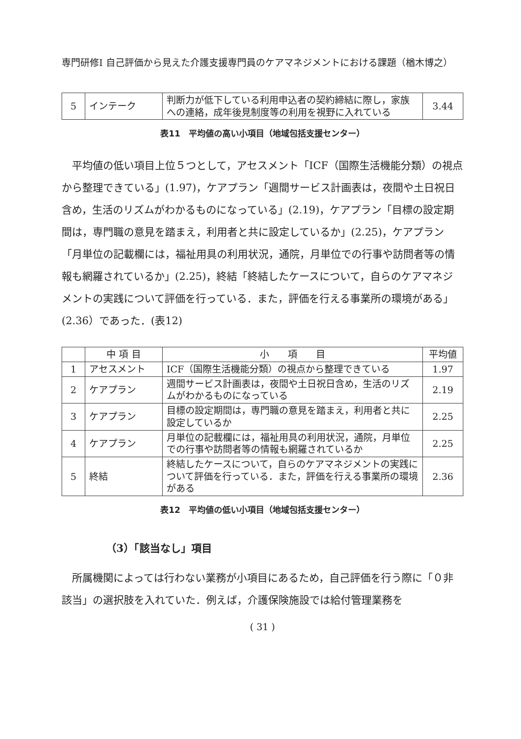専門研修Ⅰ 自己評価から見えた介護支援専門員のケアマネジメントにおける課題（楢木博之）
| 5 | インテーク | 判断力が低下している利用申込者の契約締結に際し，家族への連絡，成年後見制度等の利用を視野に入れている | 3.44 |
表11　平均値の高い小項目（地域包括支援センター）
平均値の低い項目上位５つとして，アセスメント「ICF（国際生活機能分類）の視点から整理できている」(1.97)，ケアプラン「週間サービス計画表は，夜間や土日祝日含め，生活のリズムがわかるものになっている」(2.19)，ケアプラン「目標の設定期間は，専門職の意見を踏まえ，利用者と共に設定しているか」(2.25)，ケアプラン「月単位の記載欄には，福祉用具の利用状況，通院，月単位での行事や訪問者等の情報も網羅されているか」(2.25)，終結「終結したケースについて，自らのケアマネジメントの実践について評価を行っている．また，評価を行える事業所の環境がある」(2.36）であった．(表12)
| | 中 項 目 | 小 項 目 | 平均値 |
| --- | --- | --- | --- |
| 1 | アセスメント | ICF（国際生活機能分類）の視点から整理できている | 1.97 |
| 2 | ケアプラン | 週間サービス計画表は，夜間や土日祝日含め，生活のリズムがわかるものになっている | 2.19 |
| 3 | ケアプラン | 目標の設定期間は，専門職の意見を踏まえ，利用者と共に設定しているか | 2.25 |
| 4 | ケアプラン | 月単位の記載欄には，福祉用具の利用状況，通院，月単位での行事や訪問者等の情報も網羅されているか | 2.25 |
| 5 | 終結 | 終結したケースについて，自らのケアマネジメントの実践について評価を行っている．また，評価を行える事業所の環境がある | 2.36 |
表12　平均値の低い小項目（地域包括支援センター）
（3）「該当なし」項目
所属機関によっては行わない業務が小項目にあるため，自己評価を行う際に「０非該当」の選択肢を入れていた．例えば，介護保険施設では給付管理業務を
( 31 )